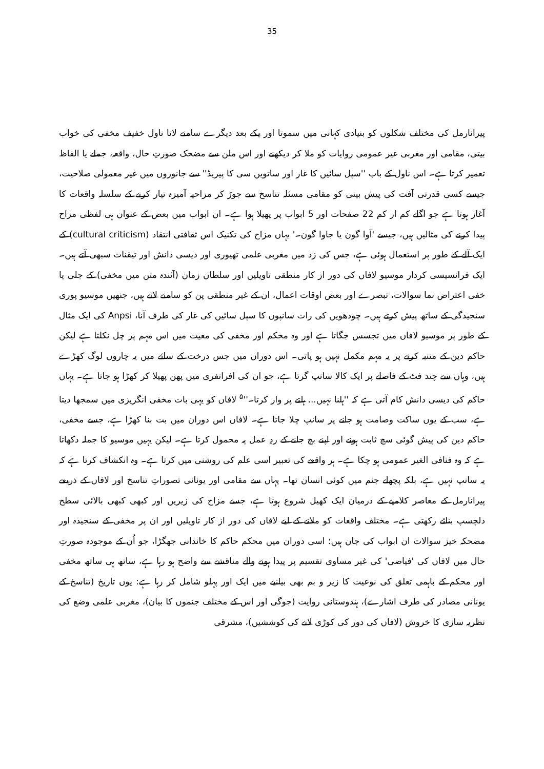35
پیرانارمل کی مختلف شکلوں کو بنیادی کہانی میں سموتا اور یکے بعد دیگرے سامنے لاتا ناول خفیف مخفی کی خواب بیتی، مقامی اور مغربی غیر عمومی روایات کو ملا کر دیکھنے اور اس ملن سے مضحک صورتِ حال، واقعہ، جملے یا الفاظ تعمیر کرتا ہے۔ اس ناول کے باب ''سپل سائیں کا غار اور ساتویں سی کا پیریڈ'' سے جانوروں میں غیر معمولی صلاحیت، جیسے کسی قدرتی آفت کی پیش بینی کو مقامی مسئلہ تناسخ سے جوڑ کر مزاحیہ آمیزہ تیار کرنے کے سلسلہ واقعات کا آغاز ہوتا ہے جو اگلے کم از کم 22 صفحات اور 5 ابواب پر پھیلا ہوا ہے۔ ان ابواب میں بعض کے عنوان ہی لفظی مزاح پیدا کرنے کی مثالیں ہیں، جیسے 'آوا گون یا جاوا گون۔' یہاں مزاح کی تکنیک اس ثقافتی انتقاد (cultural criticism) کے ایک آلے کے طور پر استعمال ہوئی ہے، جس کی زد میں مغربی علمی تھیوری اور دیسی دانش اور تیقنات سبھی آتے ہیں۔ ایک فرانسیسی کردار موسیو لافاں کی دور از کار منطقی تاویلیں اور سلطان زمان (آئندہ متن میں مخفی) کے جلی یا خفی اعتراض نما سوالات، تبصرے اور بعض اوقات اعمال، ان کے غیر منطقی پن کو سامنے لاتے ہیں، جنھیں موسیو پوری سنجیدگی کے ساتھ پیش کرتے ہیں۔ چودھویں کی رات سانپوں کا سپل سائیں کی غار کی طرف آنا، Anpsi کی ایک مثال کے طور پر موسیو لافاں میں تجسس جگاتا ہے اور وہ محکم اور مخفی کی معیت میں اس مہم پر چل نکلتا ہے لیکن حاکم دین کے متنبہ کرنے پر یہ مہم مکمل نہیں ہو پاتی۔ اس دوران میں جس درخت کے سائے میں یہ چاروں لوگ کھڑے ہیں، وہاں سے چند فٹ کے فاصلے پر ایک کالا سانپ گرتا ہے، جو ان کی افراتفری میں پھن پھیلا کر کھڑا ہو جاتا ہے۔ یہاں حاکم کی دیسی دانش کام آتی ہے کہ ''ہلنا نہیں... ہلتے پر وار کرتا۔''<sup>۵</sup> لافاں کو یہی بات مخفی انگریزی میں سمجھا دیتا ہے، سب کے یوں ساکت وصامت ہو جانے پر سانپ چلا جاتا ہے۔ لافاں اس دوران میں بت بنا کھڑا ہے، جسے مخفی، حاکم دین کی پیش گوئی سچ ثابت ہونے اور اپنے بچ جانے کے ردِ عمل پہ محمول کرتا ہے۔ لیکن یہیں موسیو کا جملہ دکھاتا ہے کہ وہ فنافی الغیر عمومی ہو چکا ہے۔ ہر واقعے کی تعبیر اسی علم کی روشنی میں کرتا ہے۔ وہ انکشاف کرتا ہے کہ یہ سانپ نہیں ہے، بلکہ پچھلے جنم میں کوئی انسان تھا۔ یہاں سے مقامی اور یونانی تصوراتِ تناسخ اور لافاں کے ذریعے پیرانارمل کے معاصر کلامیے کے درمیان ایک کھیل شروع ہوتا ہے، جسے مزاح کی زیریں اور کبھی کبھی بالائی سطح دلچسپ بنائے رکھتی ہے۔ مختلف واقعات کو ملانے کے لیے لافاں کی دور از کار تاویلیں اور ان پر مخفی کے سنجیدہ اور مضحکہ خیز سوالات ان ابواب کی جان ہیں؛ اسی دوران میں محکم حاکم کا خاندانی جھگڑا، جو اُن کے موجودہ صورتِ حال میں لافاں کی 'فیاضی' کی غیر مساوی تقسیم پر پیدا ہونے والے مناقشے سے واضح ہو رہا ہے، ساتھ ہی ساتھ مخفی اور محکم کے باہمی تعلق کی نوعیت کا زیر و بم بھی بیانیے میں ایک اور پہلو شامل کر رہا ہے: یوں تاریخ (تناسخ کے یونانی مصادر کی طرف اشارے)، ہندوستانی روایت (جوگی اور اس کے مختلف جنموں کا بیان)، مغربی علمی وضع کی نظریہ سازی کا خروش (لافاں کی دور کی کوڑی لانے کی کوششیں)، مشرقی